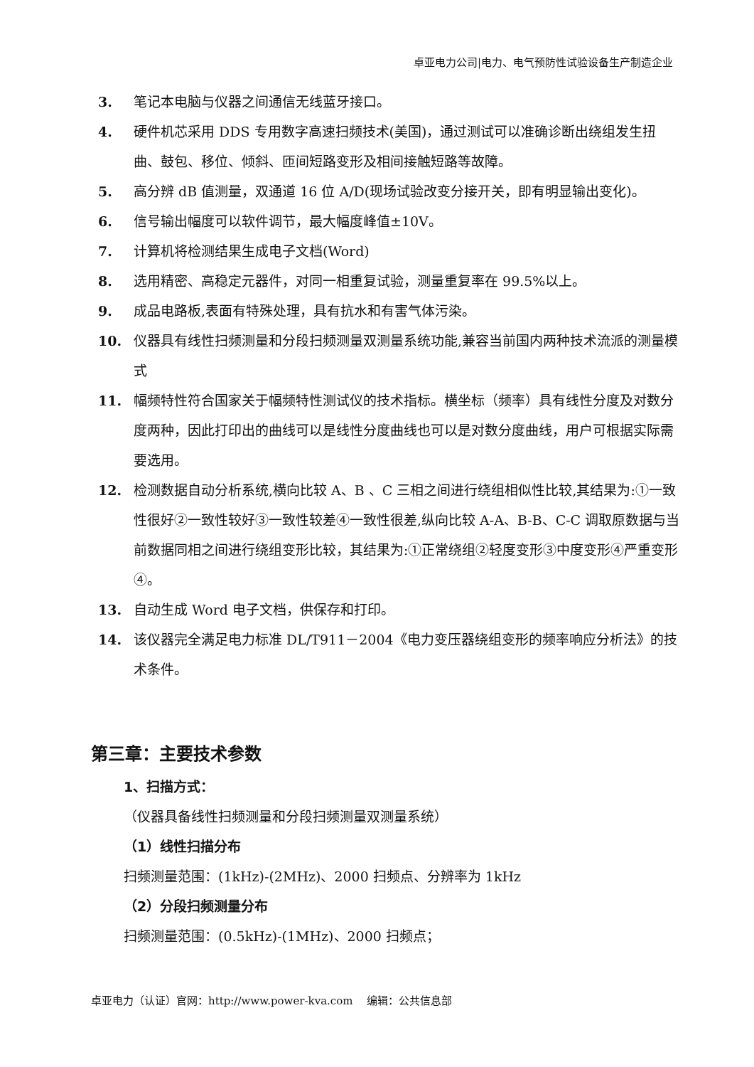卓亚电力公司|电力、电气预防性试验设备生产制造企业
3. 笔记本电脑与仪器之间通信无线蓝牙接口。
4. 硬件机芯采用 DDS 专用数字高速扫频技术(美国)，通过测试可以准确诊断出绕组发生扭曲、鼓包、移位、倾斜、匝间短路变形及相间接触短路等故障。
5. 高分辨 dB 值测量，双通道 16 位 A/D(现场试验改变分接开关，即有明显输出变化)。
6. 信号输出幅度可以软件调节，最大幅度峰值±10V。
7. 计算机将检测结果生成电子文档(Word)
8. 选用精密、高稳定元器件，对同一相重复试验，测量重复率在 99.5%以上。
9. 成品电路板,表面有特殊处理，具有抗水和有害气体污染。
10. 仪器具有线性扫频测量和分段扫频测量双测量系统功能,兼容当前国内两种技术流派的测量模式
11. 幅频特性符合国家关于幅频特性测试仪的技术指标。横坐标（频率）具有线性分度及对数分度两种，因此打印出的曲线可以是线性分度曲线也可以是对数分度曲线，用户可根据实际需要选用。
12. 检测数据自动分析系统,横向比较 A、B 、C 三相之间进行绕组相似性比较,其结果为:①一致性很好②一致性较好③一致性较差④一致性很差,纵向比较 A-A、B-B、C-C 调取原数据与当前数据同相之间进行绕组变形比较，其结果为:①正常绕组②轻度变形③中度变形④严重变形④。
13. 自动生成 Word 电子文档，供保存和打印。
14. 该仪器完全满足电力标准 DL/T911－2004《电力变压器绕组变形的频率响应分析法》的技术条件。
第三章：主要技术参数
1、扫描方式：
（仪器具备线性扫频测量和分段扫频测量双测量系统）
（1）线性扫描分布
扫频测量范围：(1kHz)-(2MHz)、2000 扫频点、分辨率为 1kHz
（2）分段扫频测量分布
扫频测量范围：(0.5kHz)-(1MHz)、2000 扫频点；
卓亚电力（认证）官网：http://www.power-kva.com 编辑：公共信息部